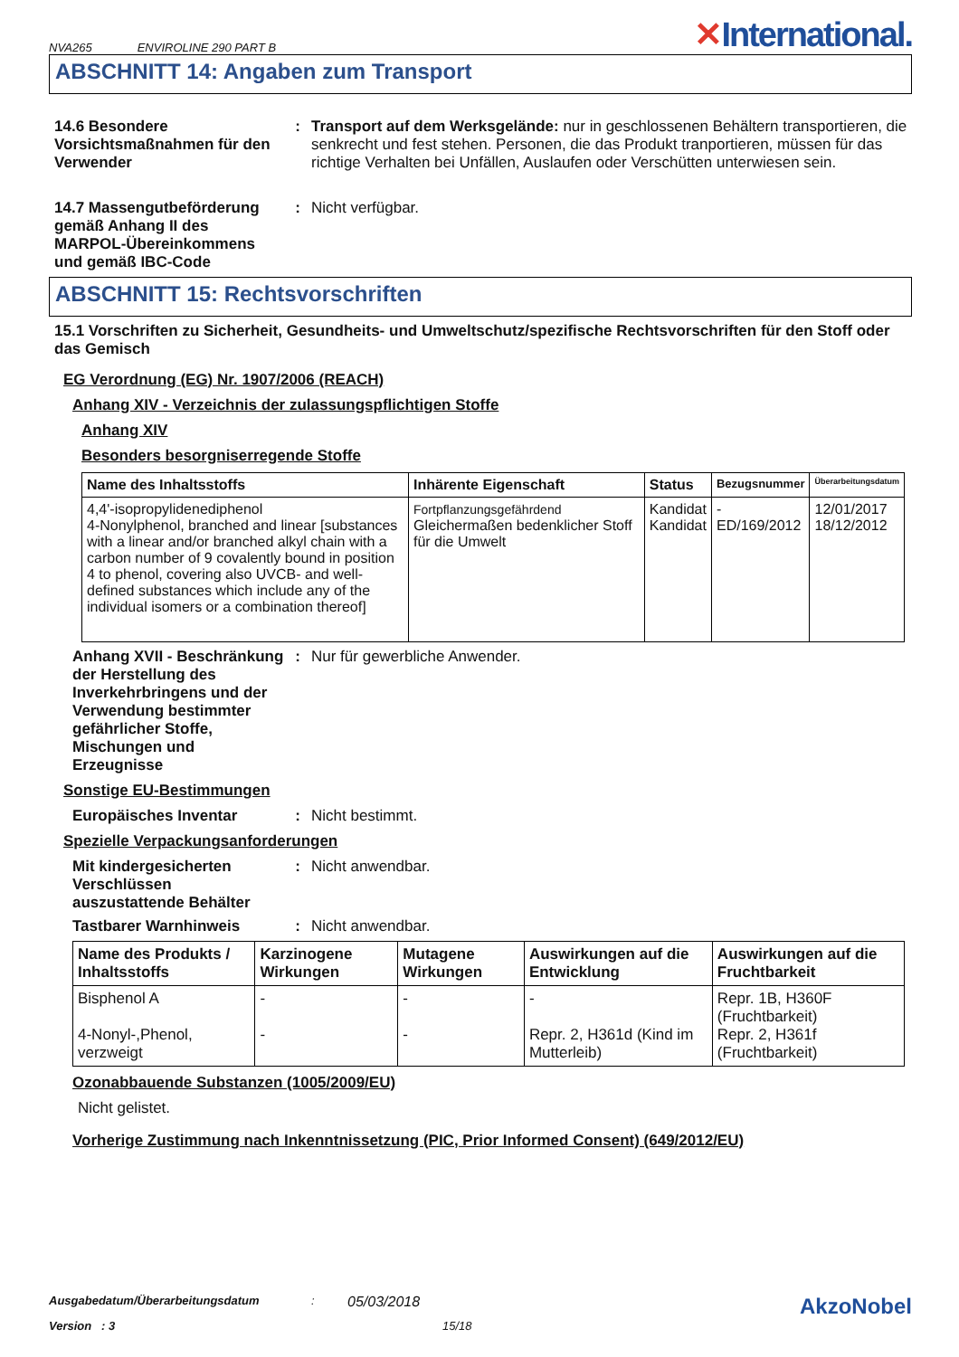NVA265 ENVIROLINE 290 PART B
✕International.
ABSCHNITT 14: Angaben zum Transport
14.6 Besondere Vorsichtsmaßnahmen für den Verwender
: Transport auf dem Werksgelände: nur in geschlossenen Behältern transportieren, die senkrecht und fest stehen. Personen, die das Produkt tranportieren, müssen für das richtige Verhalten bei Unfällen, Auslaufen oder Verschütten unterwiesen sein.
14.7 Massengutbeförderung gemäß Anhang II des MARPOL-Übereinkommens und gemäß IBC-Code
: Nicht verfügbar.
ABSCHNITT 15: Rechtsvorschriften
15.1 Vorschriften zu Sicherheit, Gesundheits- und Umweltschutz/spezifische Rechtsvorschriften für den Stoff oder das Gemisch
EG Verordnung (EG) Nr. 1907/2006 (REACH)
Anhang XIV - Verzeichnis der zulassungspflichtigen Stoffe
Anhang XIV
Besonders besorgniserregende Stoffe
| Name des Inhaltsstoffs | Inhärente Eigenschaft | Status | Bezugsnummer | Überarbeitungsdatum |
| --- | --- | --- | --- | --- |
| 4,4'-isopropylidenediphenol 4-Nonylphenol, branched and linear [substances with a linear and/or branched alkyl chain with a carbon number of 9 covalently bound in position 4 to phenol, covering also UVCB- and well-defined substances which include any of the individual isomers or a combination thereof] | Fortpflanzungsgefährdend Gleichermaßen bedenklicher Stoff für die Umwelt | Kandidat Kandidat | - ED/169/2012 | 12/01/2017 18/12/2012 |
Anhang XVII - Beschränkung der Herstellung des Inverkehrbringens und der Verwendung bestimmter gefährlicher Stoffe, Mischungen und Erzeugnisse
: Nur für gewerbliche Anwender.
Sonstige EU-Bestimmungen
Europäisches Inventar : Nicht bestimmt.
Spezielle Verpackungsanforderungen
Mit kindergesicherten Verschlüssen auszustattende Behälter
: Nicht anwendbar.
Tastbarer Warnhinweis : Nicht anwendbar.
| Name des Produkts / Inhaltsstoffs | Karzinogene Wirkungen | Mutagene Wirkungen | Auswirkungen auf die Entwicklung | Auswirkungen auf die Fruchtbarkeit |
| --- | --- | --- | --- | --- |
| Bisphenol A 4-Nonyl-,Phenol, verzweigt | - - | - - | - Repr. 2, H361d (Kind im Mutterleib) | Repr. 1B, H360F (Fruchtbarkeit) Repr. 2, H361f (Fruchtbarkeit) |
Ozonabbauende Substanzen (1005/2009/EU)
Nicht gelistet.
Vorherige Zustimmung nach Inkenntnissetzung (PIC, Prior Informed Consent) (649/2012/EU)
Ausgabedatum/Überarbeitungsdatum: 05/03/2018 AkzoNobel
Version : 3 15/18